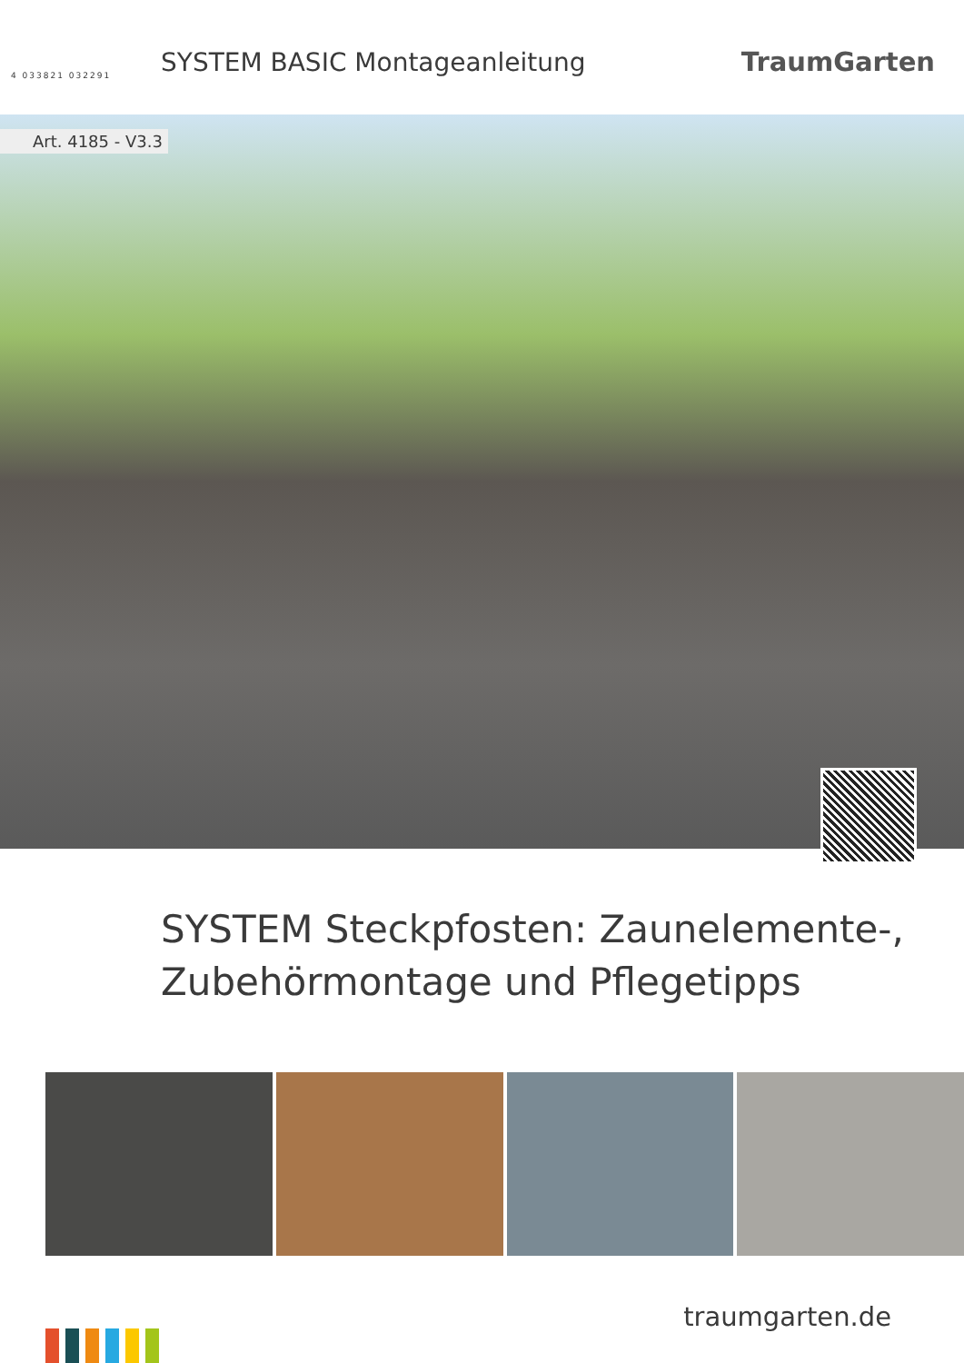4 033821 032291
SYSTEM BASIC Montageanleitung TraumGarten
Art. 4185 - V3.3
SYSTEM Steckpfosten: Zaunelemente-,
Zubehörmontage und Pflegetipps
traumgarten.de